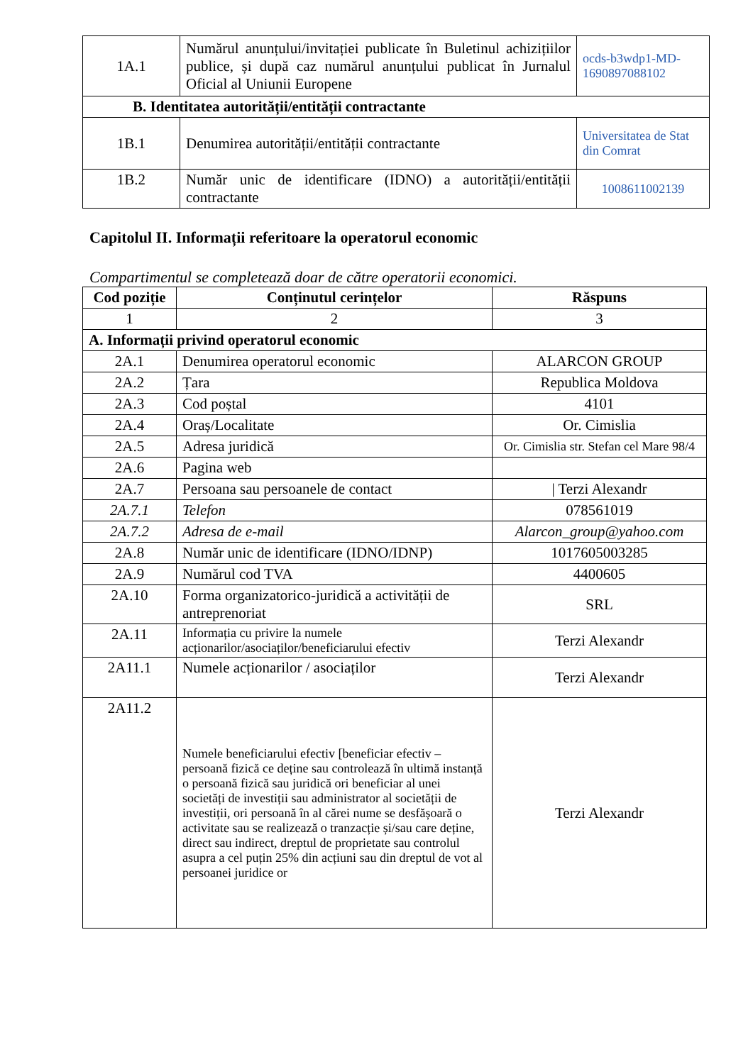| 1A.1 | Numărul anunțului/invitației publicate în Buletinul achizițiilor publice, și după caz numărul anunțului publicat în Jurnalul Oficial al Uniunii Europene | ocds-b3wdp1-MD-1690897088102 |
| B. Identitatea autorității/entității contractante | | |
| 1B.1 | Denumirea autorității/entității contractante | Universitatea de Stat din Comrat |
| 1B.2 | Număr unic de identificare (IDNO) a autorității/entității contractante | 1008611002139 |
Capitolul II. Informații referitoare la operatorul economic
Compartimentul se completează doar de către operatorii economici.
| Cod poziție | Conținutul cerințelor | Răspuns |
| --- | --- | --- |
| 1 | 2 | 3 |
| A. Informații privind operatorul economic | | |
| 2A.1 | Denumirea operatorul economic | ALARCON GROUP |
| 2A.2 | Țara | Republica Moldova |
| 2A.3 | Cod poștal | 4101 |
| 2A.4 | Oraș/Localitate | Or. Cimislia |
| 2A.5 | Adresa juridică | Or. Cimislia str. Stefan cel Mare 98/4 |
| 2A.6 | Pagina web | |
| 2A.7 | Persoana sau persoanele de contact | / Terzi Alexandr |
| 2A.7.1 | Telefon | 078561019 |
| 2A.7.2 | Adresa de e-mail | Alarcon_group@yahoo.com |
| 2A.8 | Număr unic de identificare (IDNO/IDNP) | 1017605003285 |
| 2A.9 | Numărul cod TVA | 4400605 |
| 2A.10 | Forma organizatorico-juridică a activității de antreprenoriat | SRL |
| 2A.11 | Informația cu privire la numele acționarilor/asociaților/beneficiarului efectiv | Terzi Alexandr |
| 2A11.1 | Numele acționarilor / asociaților | Terzi Alexandr |
| 2A11.2 | Numele beneficiarului efectiv [beneficiar efectiv – persoană fizică ce deține sau controlează în ultimă instanță o persoană fizică sau juridică ori beneficiar al unei societăți de investiții sau administrator al societății de investiții, ori persoană în al cărei nume se desfășoară o activitate sau se realizează o tranzacție și/sau care deține, direct sau indirect, dreptul de proprietate sau controlul asupra a cel puțin 25% din acțiuni sau din dreptul de vot al persoanei juridice or | Terzi Alexandr |